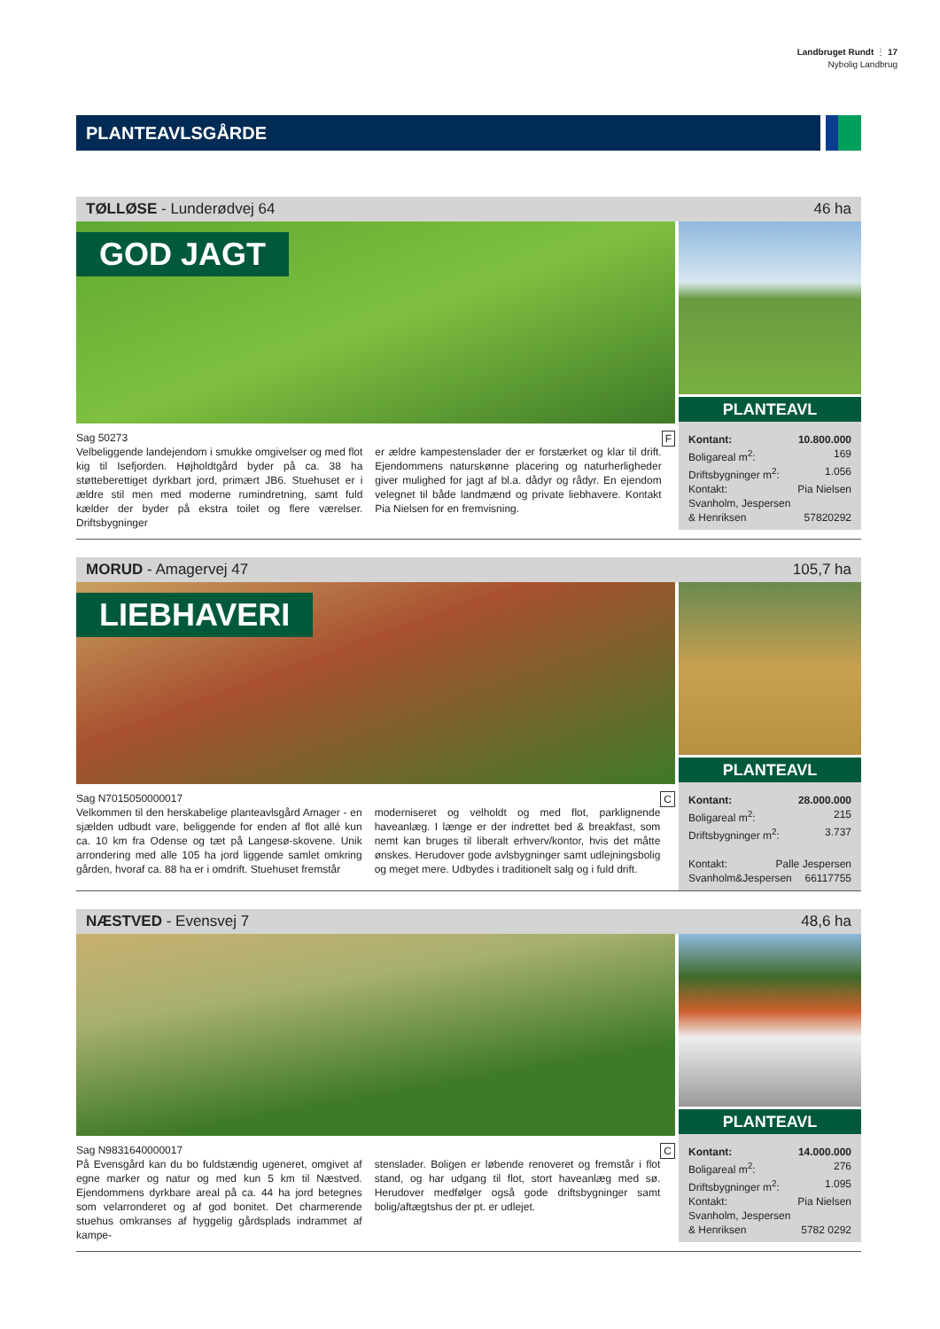Landbruget Rundt ⋮ 17
Nybolig Landbrug
PLANTEAVLSGÅRDE
TØLLØSE - Lunderødvej 64 46 ha
GOD JAGT
Sag 50273 F
Velbeliggende landejendom i smukke omgivelser og med flot kig til Isefjorden. Højholdtgård byder på ca. 38 ha støtteberettiget dyrkbart jord, primært JB6. Stuehuset er i ældre stil men med moderne rumindretning, samt fuld kælder der byder på ekstra toilet og flere værelser. Driftsbygninger
er ældre kampestenslader der er forstærket og klar til drift. Ejendommens naturskønne placering og naturherligheder giver mulighed for jagt af bl.a. dådyr og rådyr. En ejendom velegnet til både landmænd og private liebhavere. Kontakt Pia Nielsen for en fremvisning.
PLANTEAVL
Kontant: 10.800.000
Boligareal m<sup>2</sup>: 169
Driftsbygninger m<sup>2</sup>: 1.056
Kontakt: Pia Nielsen
Svanholm, Jespersen
& Henriksen 57820292
MORUD - Amagervej 47 105,7 ha
LIEBHAVERI
Sag N7015050000017 C
Velkommen til den herskabelige planteavlsgård Amager - en sjælden udbudt vare, beliggende for enden af flot allé kun ca. 10 km fra Odense og tæt på Langesø-skovene. Unik arrondering med alle 105 ha jord liggende samlet omkring gården, hvoraf ca. 88 ha er i omdrift. Stuehuset fremstår
moderniseret og velholdt og med flot, parklignende haveanlæg. I længe er der indrettet bed & breakfast, som nemt kan bruges til liberalt erhverv/kontor, hvis det måtte ønskes. Herudover gode avlsbygninger samt udlejningsbolig og meget mere. Udbydes i traditionelt salg og i fuld drift.
PLANTEAVL
Kontant: 28.000.000
Boligareal m<sup>2</sup>: 215
Driftsbygninger m<sup>2</sup>: 3.737
Kontakt: Palle Jespersen
Svanholm&Jespersen 66117755
NÆSTVED - Evensvej 7 48,6 ha
Sag N9831640000017 C
På Evensgård kan du bo fuldstændig ugeneret, omgivet af egne marker og natur og med kun 5 km til Næstved. Ejendommens dyrkbare areal på ca. 44 ha jord betegnes som velarronderet og af god bonitet. Det charmerende stuehus omkranses af hyggelig gårdsplads indrammet af kampe-
stenslader. Boligen er løbende renoveret og fremstår i flot stand, og har udgang til flot, stort haveanlæg med sø. Herudover medfølger også gode driftsbygninger samt bolig/aftægtshus der pt. er udlejet.
PLANTEAVL
Kontant: 14.000.000
Boligareal m<sup>2</sup>: 276
Driftsbygninger m<sup>2</sup>: 1.095
Kontakt: Pia Nielsen
Svanholm, Jespersen
& Henriksen 5782 0292